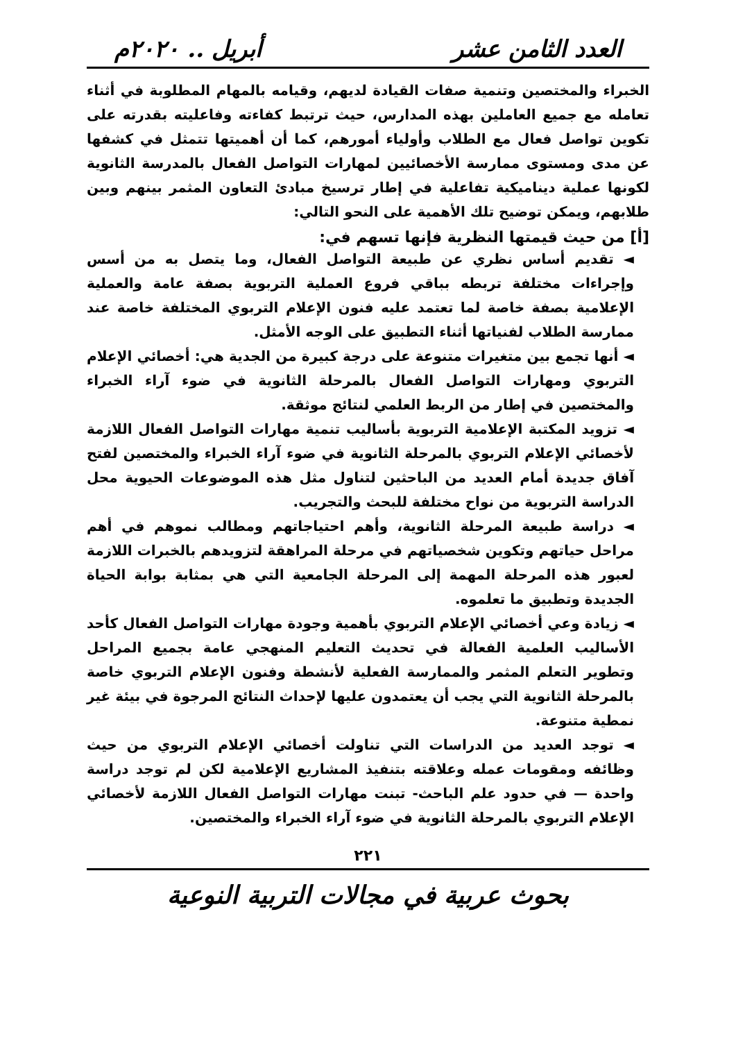العدد الثامن عشر أبريل .. ٢٠٢٠م
الخبراء والمختصين وتنمية صفات القيادة لديهم، وقيامه بالمهام المطلوبة في أثناء تعامله مع جميع العاملين بهذه المدارس، حيث ترتبط كفاءته وفاعليته بقدرته على تكوين تواصل فعال مع الطلاب وأولياء أمورهم، كما أن أهميتها تتمثل في كشفها عن مدى ومستوى ممارسة الأخصائيين لمهارات التواصل الفعال بالمدرسة الثانوية لكونها عملية ديناميكية تفاعلية في إطار ترسيخ مبادئ التعاون المثمر بينهم وبين طلابهم، ويمكن توضيح تلك الأهمية على النحو التالي:
[أ] من حيث قيمتها النظرية فإنها تسهم في:
◄ تقديم أساس نظري عن طبيعة التواصل الفعال، وما يتصل به من أسس وإجراءات مختلفة تربطه بباقي فروع العملية التربوية بصفة عامة والعملية الإعلامية بصفة خاصة لما تعتمد عليه فنون الإعلام التربوي المختلفة خاصة عند ممارسة الطلاب لفنياتها أثناء التطبيق على الوجه الأمثل.
◄ أنها تجمع بين متغيرات متنوعة على درجة كبيرة من الجدية هي: أخصائي الإعلام التربوي ومهارات التواصل الفعال بالمرحلة الثانوية في ضوء آراء الخبراء والمختصين في إطار من الربط العلمي لنتائج موثقة.
◄ تزويد المكتبة الإعلامية التربوية بأساليب تنمية مهارات التواصل الفعال اللازمة لأخصائي الإعلام التربوي بالمرحلة الثانوية في ضوء آراء الخبراء والمختصين لفتح آفاق جديدة أمام العديد من الباحثين لتناول مثل هذه الموضوعات الحيوية محل الدراسة التربوية من نواح مختلفة للبحث والتجريب.
◄ دراسة طبيعة المرحلة الثانوية، وأهم احتياجاتهم ومطالب نموهم في أهم مراحل حياتهم وتكوين شخصياتهم في مرحلة المراهقة لتزويدهم بالخبرات اللازمة لعبور هذه المرحلة المهمة إلى المرحلة الجامعية التي هي بمثابة بوابة الحياة الجديدة وتطبيق ما تعلموه.
◄ زيادة وعي أخصائي الإعلام التربوي بأهمية وجودة مهارات التواصل الفعال كأحد الأساليب العلمية الفعالة في تحديث التعليم المنهجي عامة بجميع المراحل وتطوير التعلم المثمر والممارسة الفعلية لأنشطة وفنون الإعلام التربوي خاصة بالمرحلة الثانوية التي يجب أن يعتمدون عليها لإحداث النتائج المرجوة في بيئة غير نمطية متنوعة.
◄ توجد العديد من الدراسات التي تناولت أخصائي الإعلام التربوي من حيث وظائفه ومقومات عمله وعلاقته بتنفيذ المشاريع الإعلامية لكن لم توجد دراسة واحدة — في حدود علم الباحث- تبنت مهارات التواصل الفعال اللازمة لأخصائي الإعلام التربوي بالمرحلة الثانوية في ضوء آراء الخبراء والمختصين.
٢٢١
بحوث عربية في مجالات التربية النوعية